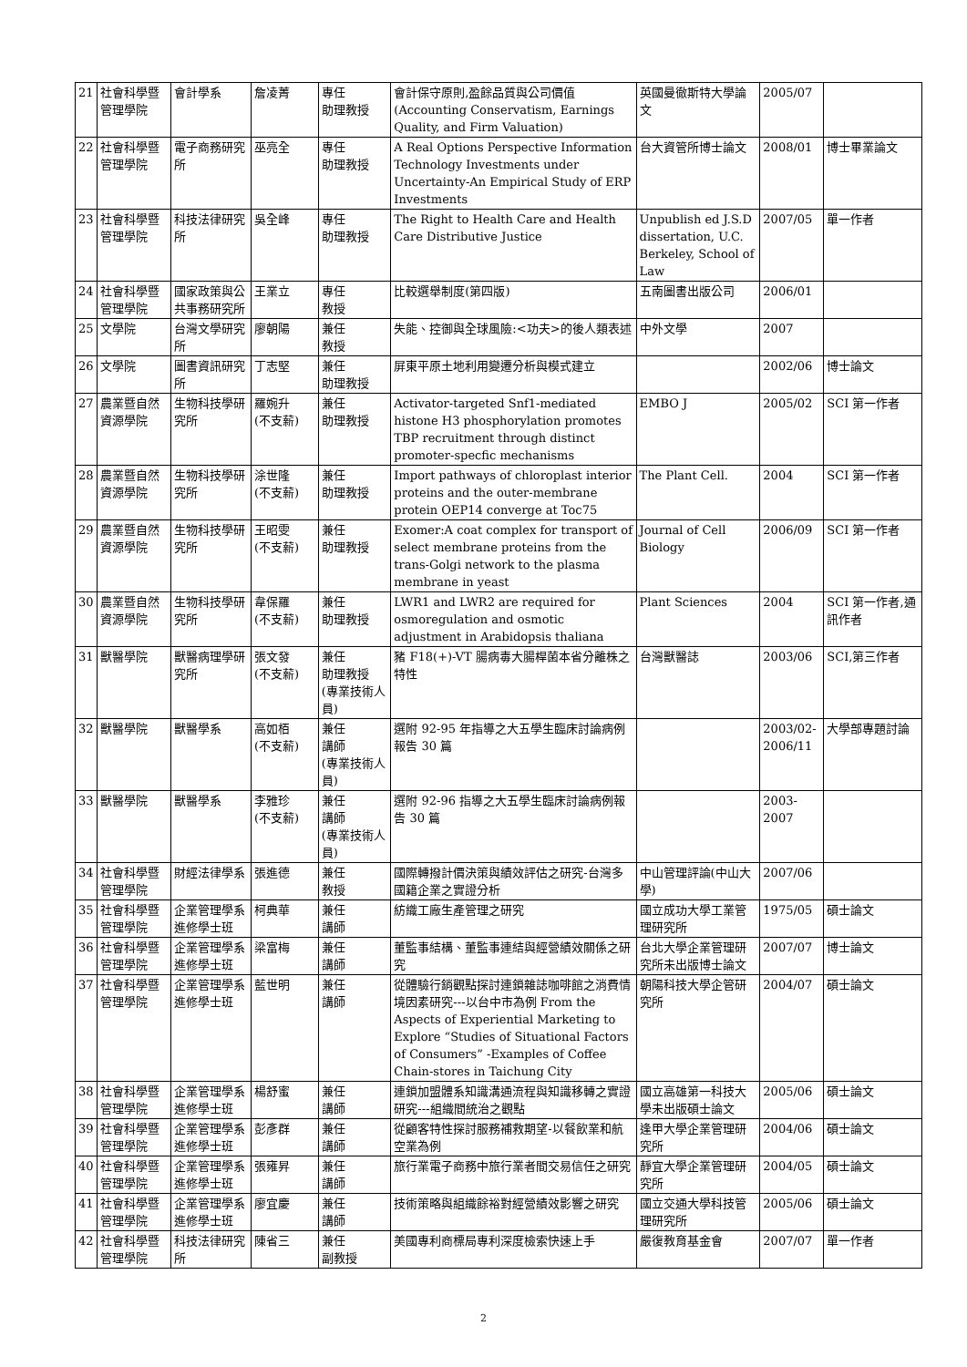| 21 | 社會科學暨管理學院 | 會計學系 | 詹凌菁 | 專任 助理教授 | 會計保守原則,盈餘品質與公司價值(Accounting Conservatism, Earnings Quality, and Firm Valuation) | 英國曼徹斯特大學論文 | 2005/07 | |
| 22 | 社會科學暨管理學院 | 電子商務研究所 | 巫亮全 | 專任 助理教授 | A Real Options Perspective Information Technology Investments under Uncertainty-An Empirical Study of ERP Investments | 台大資管所博士論文 | 2008/01 | 博士畢業論文 |
| 23 | 社會科學暨管理學院 | 科技法律研究所 | 吳全峰 | 專任 助理教授 | The Right to Health Care and Health Care Distributive Justice | Unpublish ed J.S.D dissertation, U.C. Berkeley, School of Law | 2007/05 | 單一作者 |
| 24 | 社會科學暨管理學院 | 國家政策與公共事務研究所 | 王業立 | 專任 教授 | 比較選舉制度(第四版) | 五南圖書出版公司 | 2006/01 | |
| 25 | 文學院 | 台灣文學研究所 | 廖朝陽 | 兼任 教授 | 失能、控御與全球風險:<功夫>的後人類表述 | 中外文學 | 2007 | |
| 26 | 文學院 | 圖書資訊研究所 | 丁志堅 | 兼任 助理教授 | 屏東平原土地利用變遷分析與模式建立 | | 2002/06 | 博士論文 |
| 27 | 農業暨自然資源學院 | 生物科技學研究所 | 羅婉升 (不支薪) | 兼任 助理教授 | Activator-targeted Snf1-mediated histone H3 phosphorylation promotes TBP recruitment through distinct promoter-specfic mechanisms | EMBO J | 2005/02 | SCI 第一作者 |
| 28 | 農業暨自然資源學院 | 生物科技學研究所 | 涂世隆 (不支薪) | 兼任 助理教授 | Import pathways of chloroplast interior proteins and the outer-membrane protein OEP14 converge at Toc75 | The Plant Cell. | 2004 | SCI 第一作者 |
| 29 | 農業暨自然資源學院 | 生物科技學研究所 | 王昭雯 (不支薪) | 兼任 助理教授 | Exomer:A coat complex for transport of select membrane proteins from the trans-Golgi network to the plasma membrane in yeast | Journal of Cell Biology | 2006/09 | SCI 第一作者 |
| 30 | 農業暨自然資源學院 | 生物科技學研究所 | 韋保羅 (不支薪) | 兼任 助理教授 | LWR1 and LWR2 are required for osmoregulation and osmotic adjustment in Arabidopsis thaliana | Plant Sciences | 2004 | SCI 第一作者,通訊作者 |
| 31 | 獸醫學院 | 獸醫病理學研究所 | 張文發 (不支薪) | 兼任 助理教授 (專業技術人員) | 豬 F18(+)-VT 腸病毒大腸桿菌本省分離株之特性 | 台灣獸醫誌 | 2003/06 | SCI,第三作者 |
| 32 | 獸醫學院 | 獸醫學系 | 高如栢 (不支薪) | 兼任 講師 (專業技術人員) | 選附 92-95 年指導之大五學生臨床討論病例報告 30 篇 | | 2003/02-2006/11 | 大學部專題討論 |
| 33 | 獸醫學院 | 獸醫學系 | 李雅珍 (不支薪) | 兼任 講師 (專業技術人員) | 選附 92-96 指導之大五學生臨床討論病例報告 30 篇 | | 2003-2007 | |
| 34 | 社會科學暨管理學院 | 財經法律學系 | 張進德 | 兼任 教授 | 國際轉撥計價決策與績效評估之研究-台灣多國籍企業之實證分析 | 中山管理評論(中山大學) | 2007/06 | |
| 35 | 社會科學暨管理學院 | 企業管理學系進修學士班 | 柯典華 | 兼任 講師 | 紡織工廠生產管理之研究 | 國立成功大學工業管理研究所 | 1975/05 | 碩士論文 |
| 36 | 社會科學暨管理學院 | 企業管理學系進修學士班 | 梁富梅 | 兼任 講師 | 董監事結構、董監事連結與經營績效關係之研究 | 台北大學企業管理研究所未出版博士論文 | 2007/07 | 博士論文 |
| 37 | 社會科學暨管理學院 | 企業管理學系進修學士班 | 藍世明 | 兼任 講師 | 從體驗行銷觀點探討連鎖雜誌咖啡館之消費情境因素研究---以台中市為例 From the Aspects of Experiential Marketing to Explore “Studies of Situational Factors of Consumers” -Examples of Coffee Chain-stores in Taichung City | 朝陽科技大學企管研究所 | 2004/07 | 碩士論文 |
| 38 | 社會科學暨管理學院 | 企業管理學系進修學士班 | 楊舒蜜 | 兼任 講師 | 連鎖加盟體系知識溝通流程與知識移轉之實證研究---組織間統治之觀點 | 國立高雄第一科技大學未出版碩士論文 | 2005/06 | 碩士論文 |
| 39 | 社會科學暨管理學院 | 企業管理學系進修學士班 | 彭彥群 | 兼任 講師 | 從顧客特性探討服務補救期望-以餐飲業和航空業為例 | 逢甲大學企業管理研究所 | 2004/06 | 碩士論文 |
| 40 | 社會科學暨管理學院 | 企業管理學系進修學士班 | 張雍昇 | 兼任 講師 | 旅行業電子商務中旅行業者間交易信任之研究 | 靜宜大學企業管理研究所 | 2004/05 | 碩士論文 |
| 41 | 社會科學暨管理學院 | 企業管理學系進修學士班 | 廖宜慶 | 兼任 講師 | 技術策略與組織餘裕對經營績效影響之研究 | 國立交通大學科技管理研究所 | 2005/06 | 碩士論文 |
| 42 | 社會科學暨管理學院 | 科技法律研究所 | 陳省三 | 兼任 副教授 | 美國專利商標局專利深度檢索快速上手 | 嚴復教育基金會 | 2007/07 | 單一作者 |
2